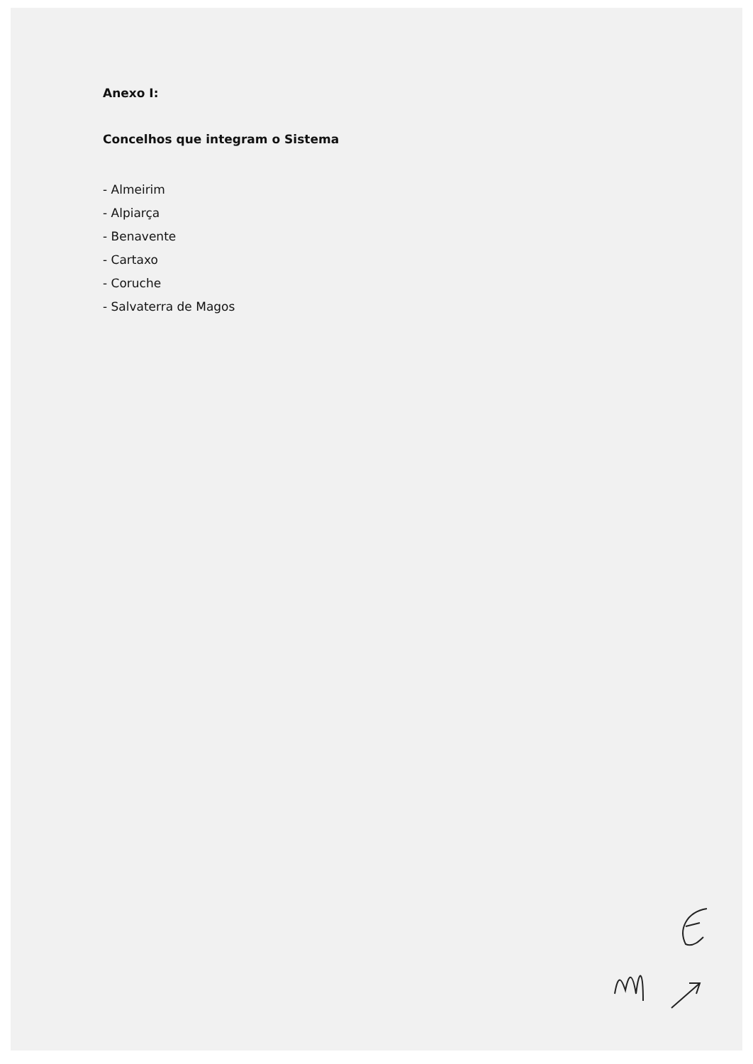Anexo I:
Concelhos que integram o Sistema
- Almeirim
- Alpiarça
- Benavente
- Cartaxo
- Coruche
- Salvaterra de Magos